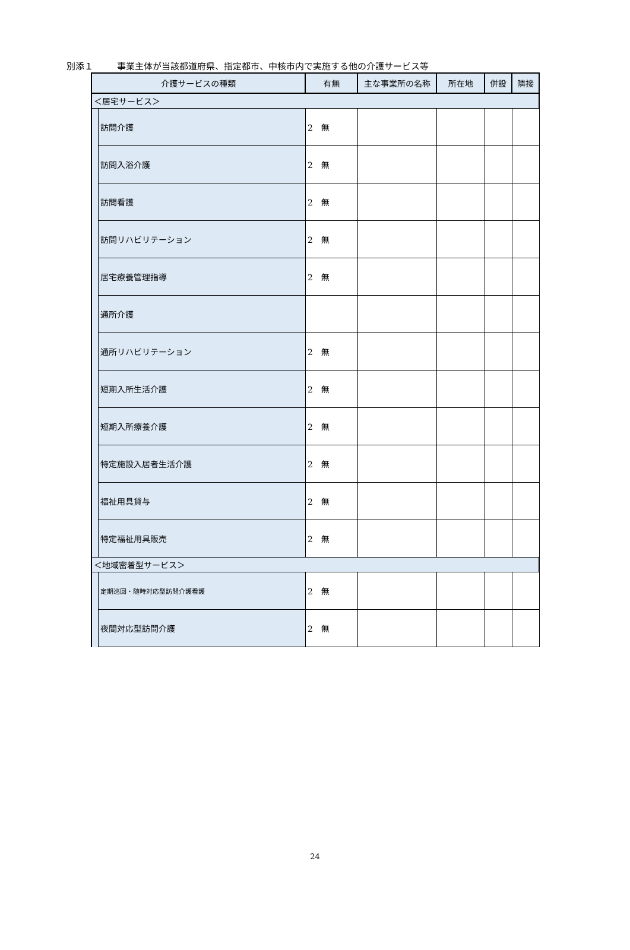別添１ 事業主体が当該都道府県、指定都市、中核市内で実施する他の介護サービス等
| 介護サービスの種類 | | 有無 | 主な事業所の名称 | 所在地 | 併設 | 隣接 |
| --- | --- | --- | --- | --- | --- | --- |
| ＜居宅サービス＞ | | | | | | |
| | 訪問介護 | 2 無 | | | | |
| | 訪問入浴介護 | 2 無 | | | | |
| | 訪問看護 | 2 無 | | | | |
| | 訪問リハビリテーション | 2 無 | | | | |
| | 居宅療養管理指導 | 2 無 | | | | |
| | 通所介護 | | | | | |
| | 通所リハビリテーション | 2 無 | | | | |
| | 短期入所生活介護 | 2 無 | | | | |
| | 短期入所療養介護 | 2 無 | | | | |
| | 特定施設入居者生活介護 | 2 無 | | | | |
| | 福祉用具貸与 | 2 無 | | | | |
| | 特定福祉用具販売 | 2 無 | | | | |
| ＜地域密着型サービス＞ | | | | | | |
| | 定期巡回・随時対応型訪問介護看護 | 2 無 | | | | |
| | 夜間対応型訪問介護 | 2 無 | | | | |
24